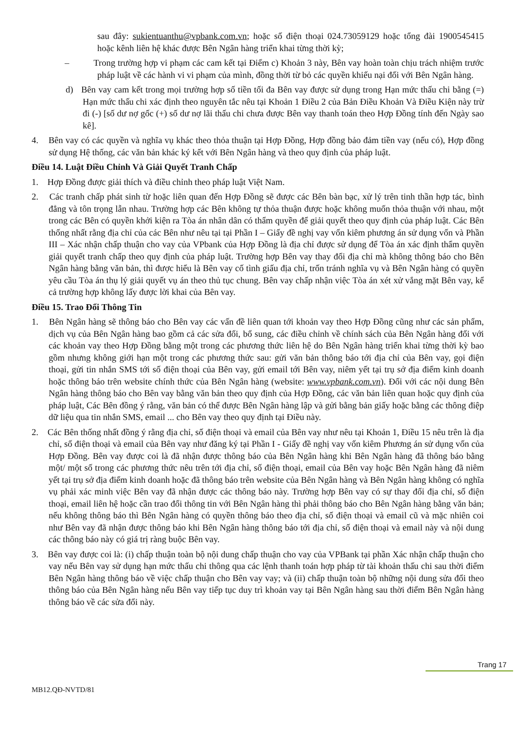sau đây: sukientuanthu@vpbank.com.vn; hoặc số điện thoại 024.73059129 hoặc tổng đài 1900545415 hoặc kênh liên hệ khác được Bên Ngân hàng triển khai từng thời kỳ;
– Trong trường hợp vi phạm các cam kết tại Điểm c) Khoản 3 này, Bên vay hoàn toàn chịu trách nhiệm trước pháp luật về các hành vi vi phạm của mình, đồng thời từ bỏ các quyền khiếu nại đối với Bên Ngân hàng.
d) Bên vay cam kết trong mọi trường hợp số tiền tối đa Bên vay được sử dụng trong Hạn mức thấu chi bằng (=) Hạn mức thấu chi xác định theo nguyên tắc nêu tại Khoản 1 Điều 2 của Bản Điều Khoản Và Điều Kiện này trừ đi (-) [số dư nợ gốc (+) số dư nợ lãi thấu chi chưa được Bên vay thanh toán theo Hợp Đồng tính đến Ngày sao kê].
4. Bên vay có các quyền và nghĩa vụ khác theo thỏa thuận tại Hợp Đồng, Hợp đồng bảo đảm tiền vay (nếu có), Hợp đồng sử dụng Hệ thống, các văn bản khác ký kết với Bên Ngân hàng và theo quy định của pháp luật.
Điều 14. Luật Điều Chỉnh Và Giải Quyết Tranh Chấp
1. Hợp Đồng được giải thích và điều chỉnh theo pháp luật Việt Nam.
2. Các tranh chấp phát sinh từ hoặc liên quan đến Hợp Đồng sẽ được các Bên bàn bạc, xử lý trên tinh thần hợp tác, bình đẳng và tôn trọng lẫn nhau. Trường hợp các Bên không tự thỏa thuận được hoặc không muốn thỏa thuận với nhau, một trong các Bên có quyền khởi kiện ra Tòa án nhân dân có thẩm quyền để giải quyết theo quy định của pháp luật. Các Bên thống nhất rằng địa chỉ của các Bên như nêu tại tại Phần I – Giấy đề nghị vay vốn kiêm phương án sử dụng vốn và Phần III – Xác nhận chấp thuận cho vay của VPbank của Hợp Đồng là địa chỉ được sử dụng để Tòa án xác định thẩm quyền giải quyết tranh chấp theo quy định của pháp luật. Trường hợp Bên vay thay đổi địa chỉ mà không thông báo cho Bên Ngân hàng bằng văn bản, thì được hiểu là Bên vay cố tình giấu địa chỉ, trốn tránh nghĩa vụ và Bên Ngân hàng có quyền yêu cầu Tòa án thụ lý giải quyết vụ án theo thủ tục chung. Bên vay chấp nhận việc Tòa án xét xử vắng mặt Bên vay, kể cả trường hợp không lấy được lời khai của Bên vay.
Điều 15. Trao Đổi Thông Tin
1. Bên Ngân hàng sẽ thông báo cho Bên vay các vấn đề liên quan tới khoản vay theo Hợp Đồng cũng như các sản phẩm, dịch vụ của Bên Ngân hàng bao gồm cả các sửa đổi, bổ sung, các điều chỉnh về chính sách của Bên Ngân hàng đối với các khoản vay theo Hợp Đồng bằng một trong các phương thức liên hệ do Bên Ngân hàng triển khai từng thời kỳ bao gồm nhưng không giới hạn một trong các phương thức sau: gửi văn bản thông báo tới địa chỉ của Bên vay, gọi điện thoại, gửi tin nhắn SMS tới số điện thoại của Bên vay, gửi email tới Bên vay, niêm yết tại trụ sở địa điểm kinh doanh hoặc thông báo trên website chính thức của Bên Ngân hàng (website: www.vpbank.com.vn). Đối với các nội dung Bên Ngân hàng thông báo cho Bên vay bằng văn bản theo quy định của Hợp Đồng, các văn bản liên quan hoặc quy định của pháp luật, Các Bên đồng ý rằng, văn bản có thể được Bên Ngân hàng lập và gửi bằng bản giấy hoặc bằng các thông điệp dữ liệu qua tin nhắn SMS, email ... cho Bên vay theo quy định tại Điều này.
2. Các Bên thống nhất đồng ý rằng địa chỉ, số điện thoại và email của Bên vay như nêu tại Khoản 1, Điều 15 nêu trên là địa chỉ, số điện thoại và email của Bên vay như đăng ký tại Phần I - Giấy đề nghị vay vốn kiêm Phương án sử dụng vốn của Hợp Đồng. Bên vay được coi là đã nhận được thông báo của Bên Ngân hàng khi Bên Ngân hàng đã thông báo bằng một/ một số trong các phương thức nêu trên tới địa chỉ, số điện thoại, email của Bên vay hoặc Bên Ngân hàng đã niêm yết tại trụ sở địa điểm kinh doanh hoặc đã thông báo trên website của Bên Ngân hàng và Bên Ngân hàng không có nghĩa vụ phải xác minh việc Bên vay đã nhận được các thông báo này. Trường hợp Bên vay có sự thay đổi địa chỉ, số điện thoại, email liên hệ hoặc cần trao đổi thông tin với Bên Ngân hàng thì phải thông báo cho Bên Ngân hàng bằng văn bản; nếu không thông báo thì Bên Ngân hàng có quyền thông báo theo địa chỉ, số điện thoại và email cũ và mặc nhiên coi như Bên vay đã nhận được thông báo khi Bên Ngân hàng thông báo tới địa chỉ, số điện thoại và email này và nội dung các thông báo này có giá trị ràng buộc Bên vay.
3. Bên vay được coi là: (i) chấp thuận toàn bộ nội dung chấp thuận cho vay của VPBank tại phần Xác nhận chấp thuận cho vay nếu Bên vay sử dụng hạn mức thấu chi thông qua các lệnh thanh toán hợp pháp từ tài khoản thấu chi sau thời điểm Bên Ngân hàng thông báo về việc chấp thuận cho Bên vay vay; và (ii) chấp thuận toàn bộ những nội dung sửa đổi theo thông báo của Bên Ngân hàng nếu Bên vay tiếp tục duy trì khoản vay tại Bên Ngân hàng sau thời điểm Bên Ngân hàng thông báo về các sửa đổi này.
Trang 17
MB12.QĐ-NVTD/81